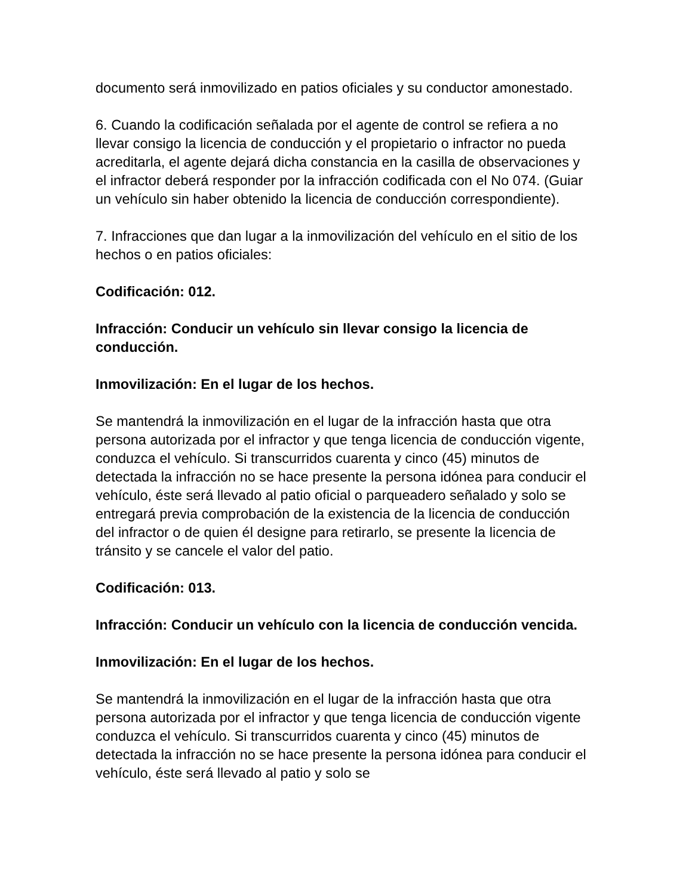documento será inmovilizado en patios oficiales y su conductor amonestado.
6. Cuando la codificación señalada por el agente de control se refiera a no llevar consigo la licencia de conducción y el propietario o infractor no pueda acreditarla, el agente dejará dicha constancia en la casilla de observaciones y el infractor deberá responder por la infracción codificada con el No 074. (Guiar un vehículo sin haber obtenido la licencia de conducción correspondiente).
7. Infracciones que dan lugar a la inmovilización del vehículo en el sitio de los hechos o en patios oficiales:
Codificación: 012.
Infracción: Conducir un vehículo sin llevar consigo la licencia de conducción.
Inmovilización: En el lugar de los hechos.
Se mantendrá la inmovilización en el lugar de la infracción hasta que otra persona autorizada por el infractor y que tenga licencia de conducción vigente, conduzca el vehículo. Si transcurridos cuarenta y cinco (45) minutos de detectada la infracción no se hace presente la persona idónea para conducir el vehículo, éste será llevado al patio oficial o parqueadero señalado y solo se entregará previa comprobación de la existencia de la licencia de conducción del infractor o de quien él designe para retirarlo, se presente la licencia de tránsito y se cancele el valor del patio.
Codificación: 013.
Infracción: Conducir un vehículo con la licencia de conducción vencida.
Inmovilización: En el lugar de los hechos.
Se mantendrá la inmovilización en el lugar de la infracción hasta que otra persona autorizada por el infractor y que tenga licencia de conducción vigente conduzca el vehículo. Si transcurridos cuarenta y cinco (45) minutos de detectada la infracción no se hace presente la persona idónea para conducir el vehículo, éste será llevado al patio y solo se